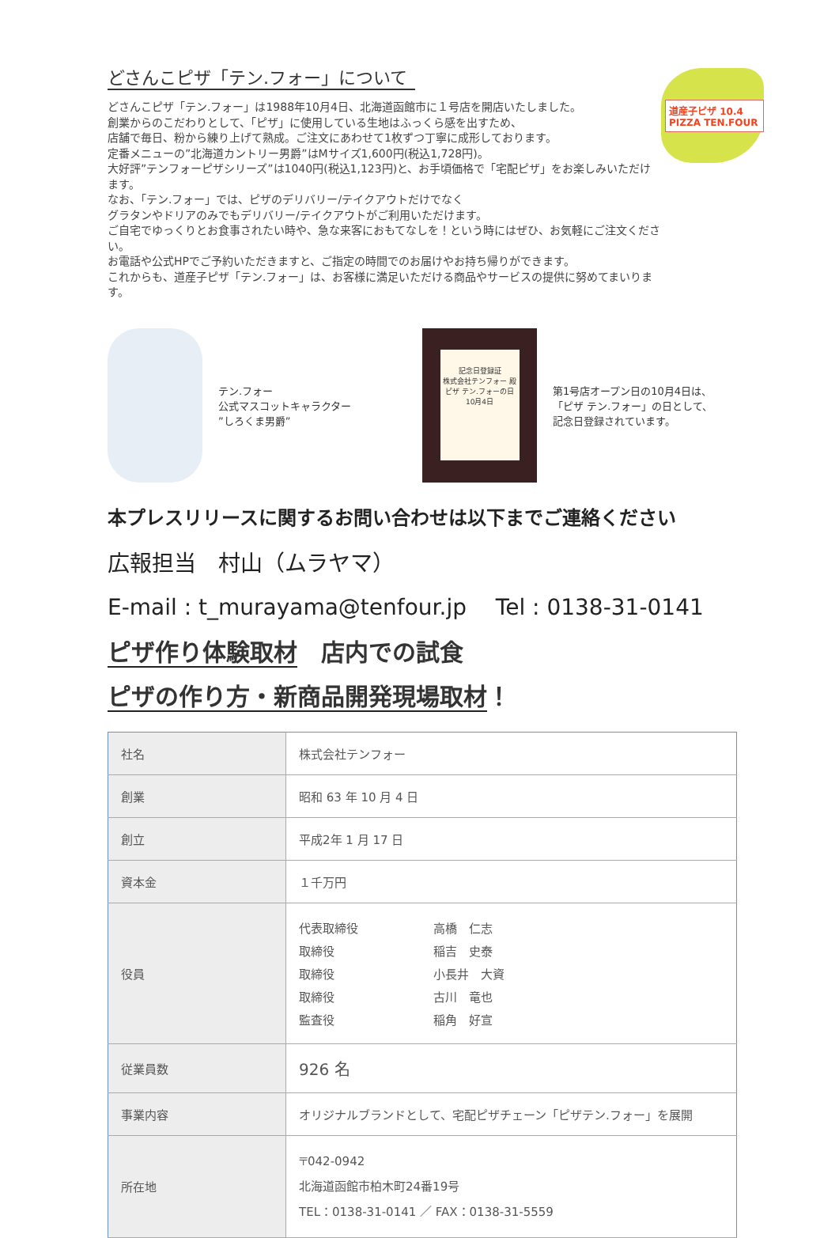どさんこピザ「テン.フォー」について
どさんこピザ「テン.フォー」は1988年10月4日、北海道函館市に１号店を開店いたしました。
創業からのこだわりとして、「ピザ」に使用している生地はふっくら感を出すため、
店舗で毎日、粉から練り上げて熟成。ご注文にあわせて1枚ずつ丁寧に成形しております。
定番メニューの”北海道カントリー男爵”はMサイズ1,600円(税込1,728円)。
大好評”テンフォーピザシリーズ”は1040円(税込1,123円)と、お手頃価格で「宅配ピザ」をお楽しみいただけます。
なお、「テン.フォー」では、ピザのデリバリー/テイクアウトだけでなく
グラタンやドリアのみでもデリバリー/テイクアウトがご利用いただけます。
ご自宅でゆっくりとお食事されたい時や、急な来客におもてなしを！という時にはぜひ、お気軽にご注文ください。
お電話や公式HPでご予約いただきますと、ご指定の時間でのお届けやお持ち帰りができます。
これからも、道産子ピザ「テン.フォー」は、お客様に満足いただける商品やサービスの提供に努めてまいります。
道産子ピザ 10.4 PIZZA TEN.FOUR
テン.フォー
公式マスコットキャラクター
”しろくま男爵”
記念日登録証
株式会社テンフォー 殿
ピザ テン.フォーの日
10月4日
第1号店オープン日の10月4日は、
「ピザ テン.フォー」の日として、
記念日登録されています。
本プレスリリースに関するお問い合わせは以下までご連絡ください
広報担当　村山（ムラヤマ）
E-mail : t_murayama@tenfour.jp　 Tel : 0138-31-0141
ピザ作り体験取材　店内での試食
ピザの作り方・新商品開発現場取材！
| 社名 | 株式会社テンフォー |
| 創業 | 昭和 63 年 10 月 4 日 |
| 創立 | 平成2年 1 月 17 日 |
| 資本金 | １千万円 |
| 役員 | / 代表取締役 / 高橋 仁志 / / 取締役 / 稲吉 史泰 / / 取締役 / 小長井 大資 / / 取締役 / 古川 竜也 / / 監査役 / 稲角 好宣 / |
| 従業員数 | 926 名 |
| 事業内容 | オリジナルブランドとして、宅配ピザチェーン「ピザテン.フォー」を展開 |
| 所在地 | 〒042-0942 北海道函館市柏木町24番19号 TEL：0138-31-0141 ／ FAX：0138-31-5559 |